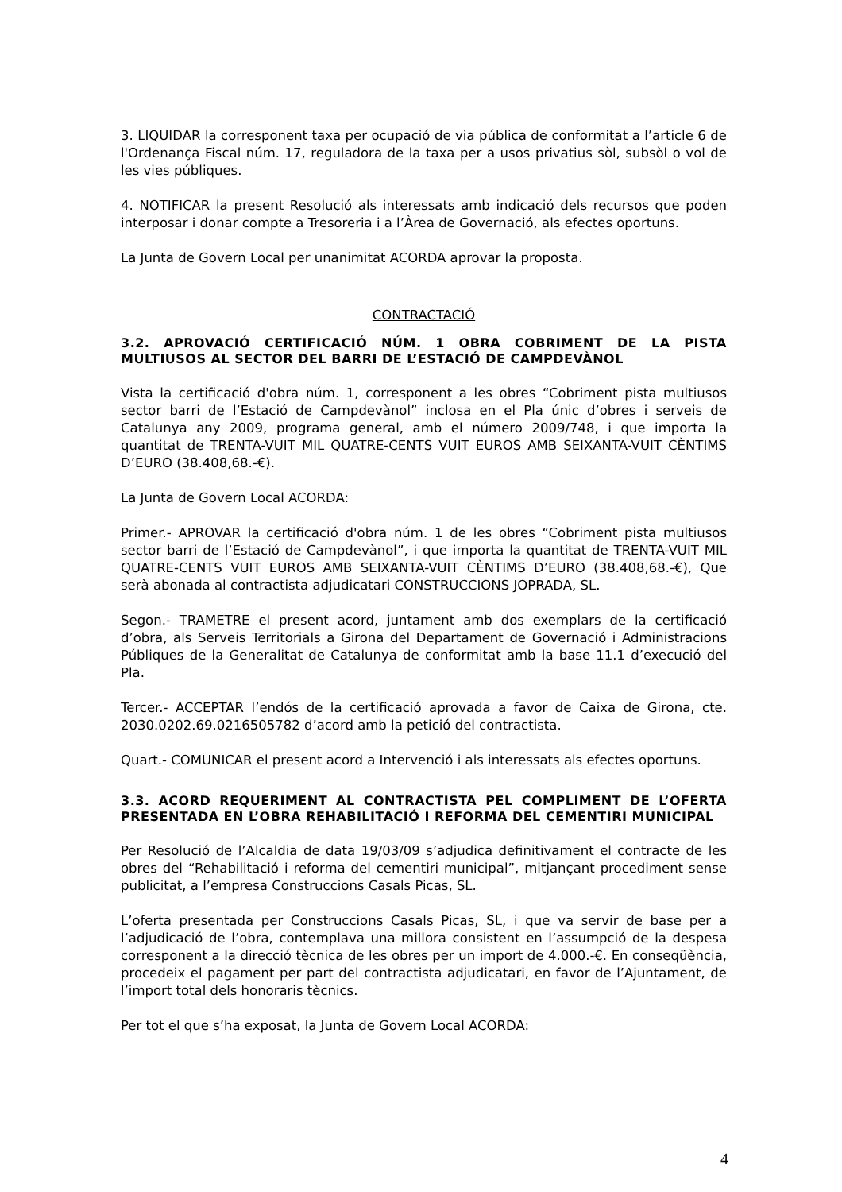3. LIQUIDAR la corresponent taxa per ocupació de via pública de conformitat a l’article 6 de l'Ordenança Fiscal núm. 17, reguladora de la taxa per a usos privatius sòl, subsòl o vol de les vies públiques.
4. NOTIFICAR la present Resolució als interessats amb indicació dels recursos que poden interposar i donar compte a Tresoreria i a l’Àrea de Governació, als efectes oportuns.
La Junta de Govern Local per unanimitat ACORDA aprovar la proposta.
CONTRACTACIÓ
3.2. APROVACIÓ CERTIFICACIÓ NÚM. 1 OBRA COBRIMENT DE LA PISTA MULTIUSOS AL SECTOR DEL BARRI DE L’ESTACIÓ DE CAMPDEVÀNOL
Vista la certificació d'obra núm. 1, corresponent a les obres “Cobriment pista multiusos sector barri de l’Estació de Campdevànol” inclosa en el Pla únic d’obres i serveis de Catalunya any 2009, programa general, amb el número 2009/748, i que importa la quantitat de TRENTA-VUIT MIL QUATRE-CENTS VUIT EUROS AMB SEIXANTA-VUIT CÈNTIMS D’EURO (38.408,68.-€).
La Junta de Govern Local ACORDA:
Primer.- APROVAR la certificació d'obra núm. 1 de les obres “Cobriment pista multiusos sector barri de l’Estació de Campdevànol”, i que importa la quantitat de TRENTA-VUIT MIL QUATRE-CENTS VUIT EUROS AMB SEIXANTA-VUIT CÈNTIMS D’EURO (38.408,68.-€), Que serà abonada al contractista adjudicatari CONSTRUCCIONS JOPRADA, SL.
Segon.- TRAMETRE el present acord, juntament amb dos exemplars de la certificació d’obra, als Serveis Territorials a Girona del Departament de Governació i Administracions Públiques de la Generalitat de Catalunya de conformitat amb la base 11.1 d’execució del Pla.
Tercer.- ACCEPTAR l’endós de la certificació aprovada a favor de Caixa de Girona, cte. 2030.0202.69.0216505782 d’acord amb la petició del contractista.
Quart.- COMUNICAR el present acord a Intervenció i als interessats als efectes oportuns.
3.3. ACORD REQUERIMENT AL CONTRACTISTA PEL COMPLIMENT DE L’OFERTA PRESENTADA EN L’OBRA REHABILITACIÓ I REFORMA DEL CEMENTIRI MUNICIPAL
Per Resolució de l’Alcaldia de data 19/03/09 s’adjudica definitivament el contracte de les obres del “Rehabilitació i reforma del cementiri municipal”, mitjançant procediment sense publicitat, a l’empresa Construccions Casals Picas, SL.
L’oferta presentada per Construccions Casals Picas, SL, i que va servir de base per a l’adjudicació de l’obra, contemplava una millora consistent en l’assumpció de la despesa corresponent a la direcció tècnica de les obres per un import de 4.000.-€. En conseqüència, procedeix el pagament per part del contractista adjudicatari, en favor de l’Ajuntament, de l’import total dels honoraris tècnics.
Per tot el que s’ha exposat, la Junta de Govern Local ACORDA:
4